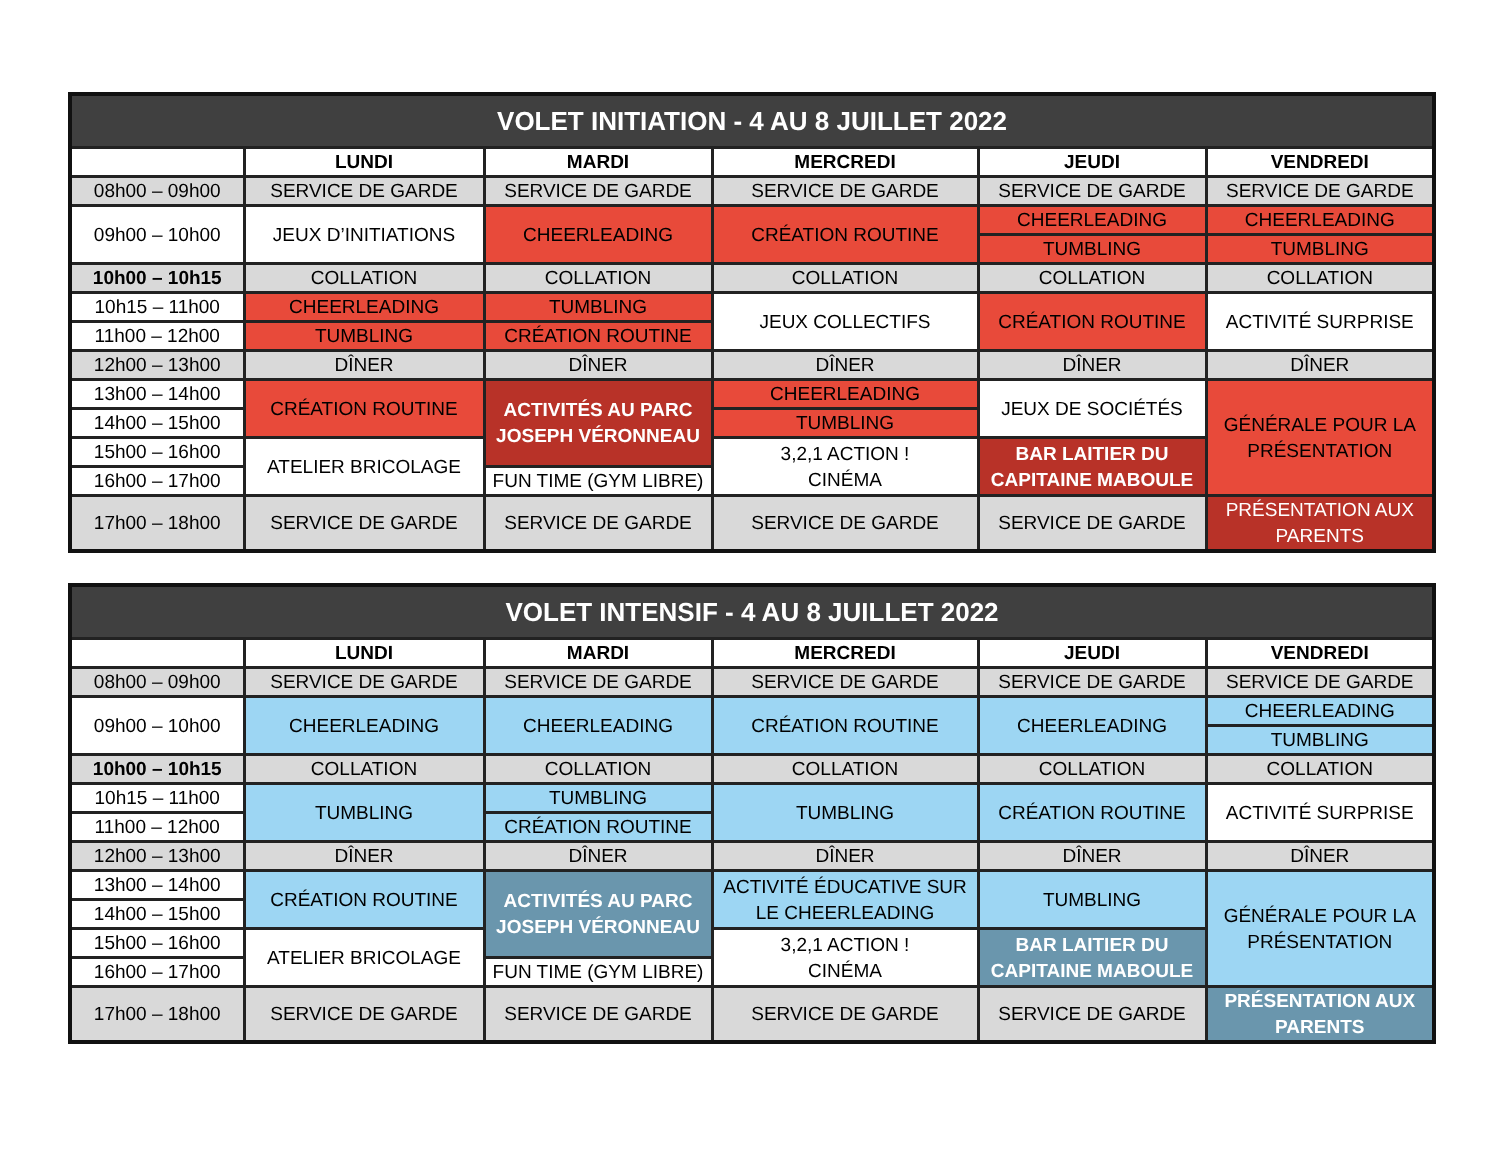| VOLET INITIATION - 4 AU 8 JUILLET 2022 | | | | | |
| --- | --- | --- | --- | --- | --- |
| | LUNDI | MARDI | MERCREDI | JEUDI | VENDREDI |
| 08h00 – 09h00 | SERVICE DE GARDE | SERVICE DE GARDE | SERVICE DE GARDE | SERVICE DE GARDE | SERVICE DE GARDE |
| 09h00 – 10h00 | JEUX D’INITIATIONS | CHEERLEADING | CRÉATION ROUTINE | CHEERLEADING | CHEERLEADING |
| | | | | TUMBLING | TUMBLING |
| 10h00 – 10h15 | COLLATION | COLLATION | COLLATION | COLLATION | COLLATION |
| 10h15 – 11h00 | CHEERLEADING | TUMBLING | JEUX COLLECTIFS | CRÉATION ROUTINE | ACTIVITÉ SURPRISE |
| 11h00 – 12h00 | TUMBLING | CRÉATION ROUTINE | | | |
| 12h00 – 13h00 | DÎNER | DÎNER | DÎNER | DÎNER | DÎNER |
| 13h00 – 14h00 | CRÉATION ROUTINE | ACTIVITÉS AU PARC JOSEPH VÉRONNEAU | CHEERLEADING | JEUX DE SOCIÉTÉS | GÉNÉRALE POUR LA PRÉSENTATION |
| 14h00 – 15h00 | | | TUMBLING | | |
| 15h00 – 16h00 | ATELIER BRICOLAGE | | 3,2,1 ACTION ! CINÉMA | BAR LAITIER DU CAPITAINE MABOULE | |
| 16h00 – 17h00 | | FUN TIME (GYM LIBRE) | | | |
| 17h00 – 18h00 | SERVICE DE GARDE | SERVICE DE GARDE | SERVICE DE GARDE | SERVICE DE GARDE | PRÉSENTATION AUX PARENTS |
| VOLET INTENSIF - 4 AU 8 JUILLET 2022 | | | | | |
| --- | --- | --- | --- | --- | --- |
| | LUNDI | MARDI | MERCREDI | JEUDI | VENDREDI |
| 08h00 – 09h00 | SERVICE DE GARDE | SERVICE DE GARDE | SERVICE DE GARDE | SERVICE DE GARDE | SERVICE DE GARDE |
| 09h00 – 10h00 | CHEERLEADING | CHEERLEADING | CRÉATION ROUTINE | CHEERLEADING | CHEERLEADING |
| | | | | | TUMBLING |
| 10h00 – 10h15 | COLLATION | COLLATION | COLLATION | COLLATION | COLLATION |
| 10h15 – 11h00 | TUMBLING | TUMBLING | TUMBLING | CRÉATION ROUTINE | ACTIVITÉ SURPRISE |
| 11h00 – 12h00 | | CRÉATION ROUTINE | | | |
| 12h00 – 13h00 | DÎNER | DÎNER | DÎNER | DÎNER | DÎNER |
| 13h00 – 14h00 | CRÉATION ROUTINE | ACTIVITÉS AU PARC JOSEPH VÉRONNEAU | ACTIVITÉ ÉDUCATIVE SUR LE CHEERLEADING | TUMBLING | GÉNÉRALE POUR LA PRÉSENTATION |
| 14h00 – 15h00 | | | | | |
| 15h00 – 16h00 | ATELIER BRICOLAGE | | 3,2,1 ACTION ! CINÉMA | BAR LAITIER DU CAPITAINE MABOULE | |
| 16h00 – 17h00 | | FUN TIME (GYM LIBRE) | | | |
| 17h00 – 18h00 | SERVICE DE GARDE | SERVICE DE GARDE | SERVICE DE GARDE | SERVICE DE GARDE | PRÉSENTATION AUX PARENTS |